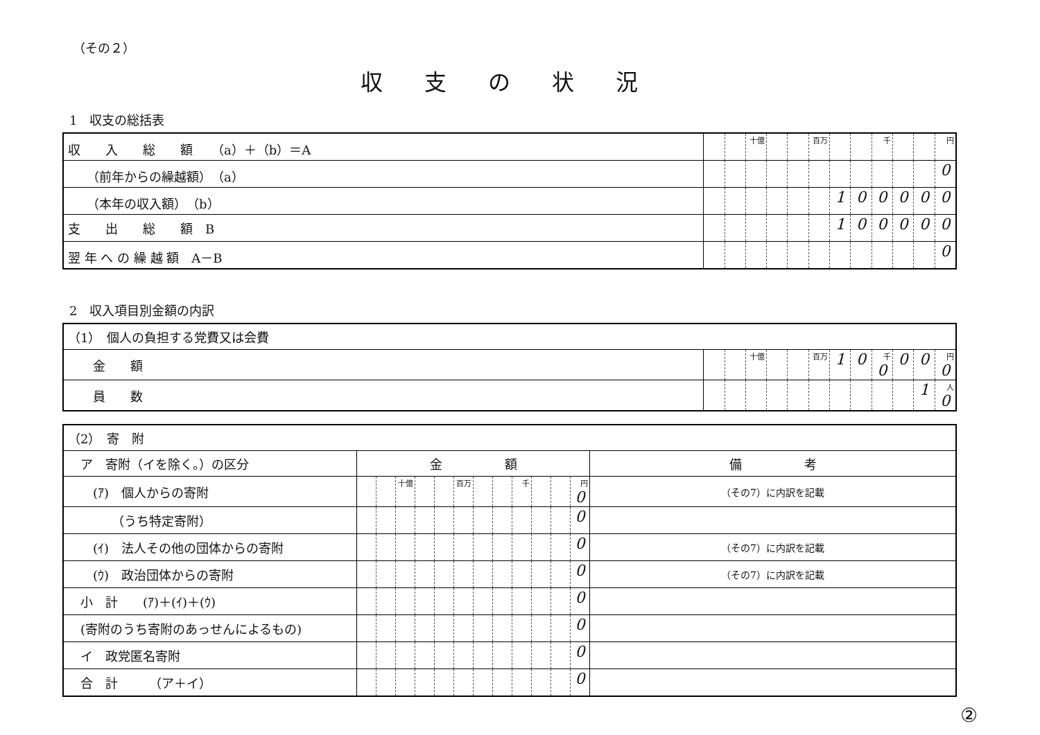（その２）
収支の状況
1　収支の総括表
| 収 入 総 額 （a）＋（b）＝A | | | 十億 | | | 百万 | | | 千 | | | 円 |
| （前年からの繰越額） （a） | | | | | | | | | | | | 0 |
| （本年の収入額） （b） | | | | | | | 1 | 0 | 0 | 0 | 0 | 0 |
| 支 出 総 額 B | | | | | | | 1 | 0 | 0 | 0 | 0 | 0 |
| 翌 年 へ の 繰 越 額 A－B | | | | | | | | | | | | 0 |
2　収入項目別金額の内訳
| （1） 個人の負担する党費又は会費 | | | | | | | | | | | | |
| 金 額 | | | 十億 | | | 百万 | 1 | 0 | 千 0 | 0 | 0 | 円 0 |
| 員 数 | | | | | | | | | | | 1 | 人 0 |
| （2） 寄 附 | | | | | | | | | | | | | |
| ア 寄附（イを除く。）の区分 | 金 額 | | | | | | | | | | | | 備 考 |
| (ｱ) 個人からの寄附 | | | 十億 | | | 百万 | | | 千 | | | 円 0 | （その7）に内訳を記載 |
| （うち特定寄附） | | | | | | | | | | | | 0 | |
| (ｲ) 法人その他の団体からの寄附 | | | | | | | | | | | | 0 | （その7）に内訳を記載 |
| (ｳ) 政治団体からの寄附 | | | | | | | | | | | | 0 | （その7）に内訳を記載 |
| 小 計 (ｱ)＋(ｲ)＋(ｳ) | | | | | | | | | | | | 0 | |
| (寄附のうち寄附のあっせんによるもの) | | | | | | | | | | | | 0 | |
| イ 政党匿名寄附 | | | | | | | | | | | | 0 | |
| 合 計 （ア＋イ） | | | | | | | | | | | | 0 | |
②